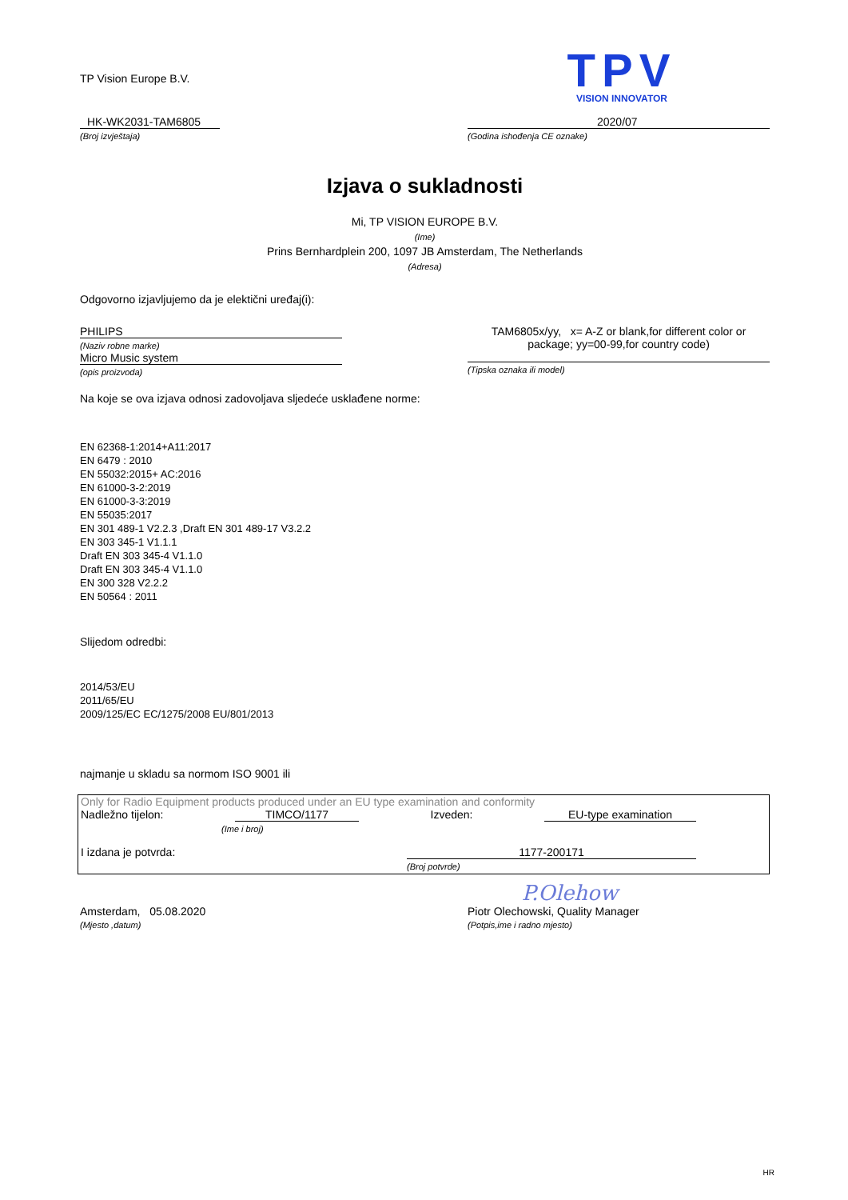TP Vision Europe B.V.
TPV
VISION INNOVATOR
HK-WK2031-TAM6805
(Broj izvještaja)
2020/07
(Godina ishođenja CE oznake)
Izjava o sukladnosti
Mi, TP VISION EUROPE B.V.
(Ime)
Prins Bernhardplein 200, 1097 JB Amsterdam, The Netherlands
(Adresa)
Odgovorno izjavljujemo da je elektični uređaj(i):
PHILIPS
(Naziv robne marke)
Micro Music system
(opis proizvoda)
TAM6805x/yy, x= A-Z or blank,for different color or package; yy=00-99,for country code)
(Tipska oznaka ili model)
Na koje se ova izjava odnosi zadovoljava sljedeće usklađene norme:
EN 62368-1:2014+A11:2017
EN 6479 : 2010
EN 55032:2015+ AC:2016
EN 61000-3-2:2019
EN 61000-3-3:2019
EN 55035:2017
EN 301 489-1 V2.2.3 ,Draft EN 301 489-17 V3.2.2
EN 303 345-1 V1.1.1
Draft EN 303 345-4 V1.1.0
Draft EN 303 345-4 V1.1.0
EN 300 328 V2.2.2
EN 50564 : 2011
Slijedom odredbi:
2014/53/EU
2011/65/EU
2009/125/EC EC/1275/2008 EU/801/2013
najmanje u skladu sa normom ISO 9001 ili
Only for Radio Equipment products produced under an EU type examination and conformity
Nadležno tijelon: TIMCO/1177 Izveden: EU-type examination
(Ime i broj)
I izdana je potvrda: 1177-200171
(Broj potvrde)
P.Olehow
Amsterdam, 05.08.2020
(Mjesto ,datum)
Piotr Olechowski, Quality Manager
(Potpis,ime i radno mjesto)
HR